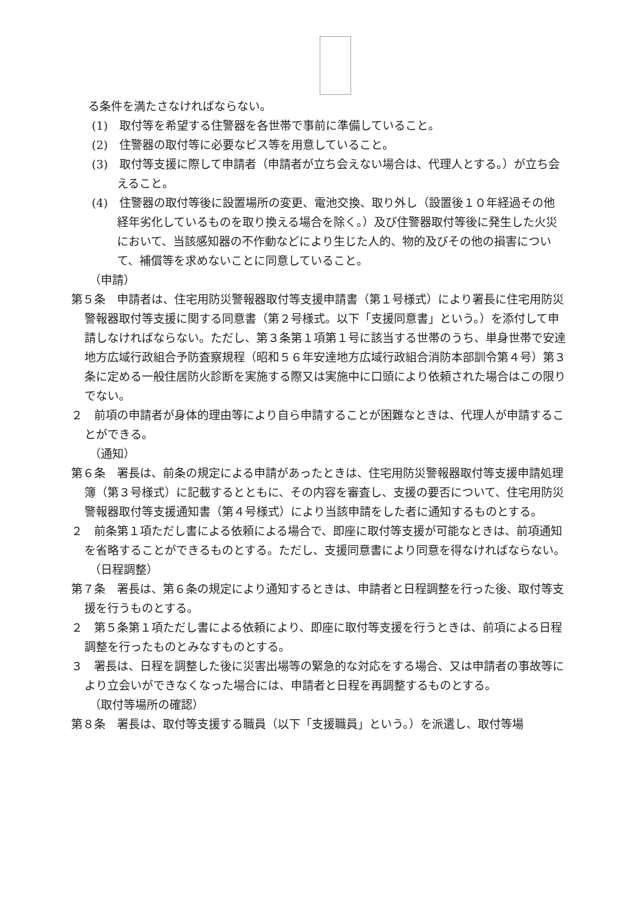る条件を満たさなければならない。
(1)　取付等を希望する住警器を各世帯で事前に準備していること。
(2)　住警器の取付等に必要なビス等を用意していること。
(3)　取付等支援に際して申請者（申請者が立ち会えない場合は、代理人とする。）が立ち会えること。
(4)　住警器の取付等後に設置場所の変更、電池交換、取り外し（設置後１０年経過その他経年劣化しているものを取り換える場合を除く。）及び住警器取付等後に発生した火災において、当該感知器の不作動などにより生じた人的、物的及びその他の損害について、補償等を求めないことに同意していること。
（申請）
第５条　申請者は、住宅用防災警報器取付等支援申請書（第１号様式）により署長に住宅用防災警報器取付等支援に関する同意書（第２号様式。以下「支援同意書」という。）を添付して申請しなければならない。ただし、第３条第１項第１号に該当する世帯のうち、単身世帯で安達地方広域行政組合予防査察規程（昭和５６年安達地方広域行政組合消防本部訓令第４号）第３条に定める一般住居防火診断を実施する際又は実施中に口頭により依頼された場合はこの限りでない。
２　前項の申請者が身体的理由等により自ら申請することが困難なときは、代理人が申請することができる。
（通知）
第６条　署長は、前条の規定による申請があったときは、住宅用防災警報器取付等支援申請処理簿（第３号様式）に記載するとともに、その内容を審査し、支援の要否について、住宅用防災警報器取付等支援通知書（第４号様式）により当該申請をした者に通知するものとする。
２　前条第１項ただし書による依頼による場合で、即座に取付等支援が可能なときは、前項通知を省略することができるものとする。ただし、支援同意書により同意を得なければならない。
（日程調整）
第７条　署長は、第６条の規定により通知するときは、申請者と日程調整を行った後、取付等支援を行うものとする。
２　第５条第１項ただし書による依頼により、即座に取付等支援を行うときは、前項による日程調整を行ったものとみなすものとする。
３　署長は、日程を調整した後に災害出場等の緊急的な対応をする場合、又は申請者の事故等により立会いができなくなった場合には、申請者と日程を再調整するものとする。
（取付等場所の確認）
第８条　署長は、取付等支援する職員（以下「支援職員」という。）を派遣し、取付等場